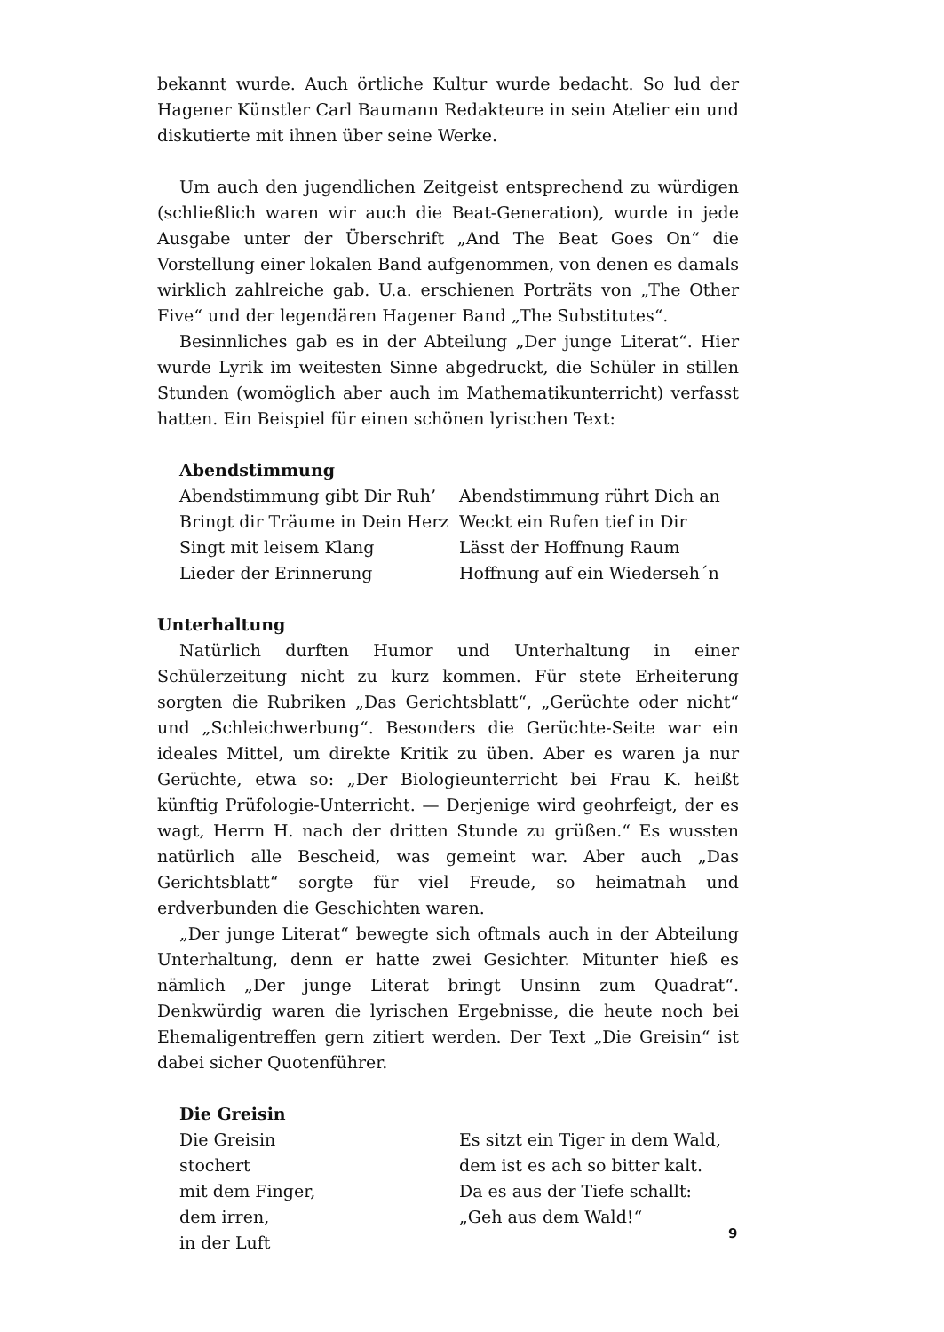bekannt wurde. Auch örtliche Kultur wurde bedacht. So lud der Hagener Künstler Carl Baumann Redakteure in sein Atelier ein und diskutierte mit ihnen über seine Werke.
Um auch den jugendlichen Zeitgeist entsprechend zu würdigen (schließlich waren wir auch die Beat-Generation), wurde in jede Ausgabe unter der Überschrift „And The Beat Goes On“ die Vorstellung einer lokalen Band aufgenommen, von denen es damals wirklich zahlreiche gab. U.a. erschienen Porträts von „The Other Five“ und der legendären Hagener Band „The Substitutes“.
Besinnliches gab es in der Abteilung „Der junge Literat“. Hier wurde Lyrik im weitesten Sinne abgedruckt, die Schüler in stillen Stunden (womöglich aber auch im Mathematikunterricht) verfasst hatten. Ein Beispiel für einen schönen lyrischen Text:
Abendstimmung
Abendstimmung gibt Dir Ruh’
Bringt dir Träume in Dein Herz
Singt mit leisem Klang
Lieder der Erinnerung
Abendstimmung rührt Dich an
Weckt ein Rufen tief in Dir
Lässt der Hoffnung Raum
Hoffnung auf ein Wiederseh´n
Unterhaltung
Natürlich durften Humor und Unterhaltung in einer Schülerzeitung nicht zu kurz kommen. Für stete Erheiterung sorgten die Rubriken „Das Gerichtsblatt“, „Gerüchte oder nicht“ und „Schleichwerbung“. Besonders die Gerüchte-Seite war ein ideales Mittel, um direkte Kritik zu üben. Aber es waren ja nur Gerüchte, etwa so: „Der Biologieunterricht bei Frau K. heißt künftig Prüfologie-Unterricht. — Derjenige wird geohrfeigt, der es wagt, Herrn H. nach der dritten Stunde zu grüßen.“ Es wussten natürlich alle Bescheid, was gemeint war. Aber auch „Das Gerichtsblatt“ sorgte für viel Freude, so heimatnah und erdverbunden die Geschichten waren.
„Der junge Literat“ bewegte sich oftmals auch in der Abteilung Unterhaltung, denn er hatte zwei Gesichter. Mitunter hieß es nämlich „Der junge Literat bringt Unsinn zum Quadrat“. Denkwürdig waren die lyrischen Ergebnisse, die heute noch bei Ehemaligentreffen gern zitiert werden. Der Text „Die Greisin“ ist dabei sicher Quotenführer.
Die Greisin
Die Greisin
stochert
mit dem Finger,
dem irren,
in der Luft
Es sitzt ein Tiger in dem Wald,
dem ist es ach so bitter kalt.
Da es aus der Tiefe schallt:
„Geh aus dem Wald!“
9